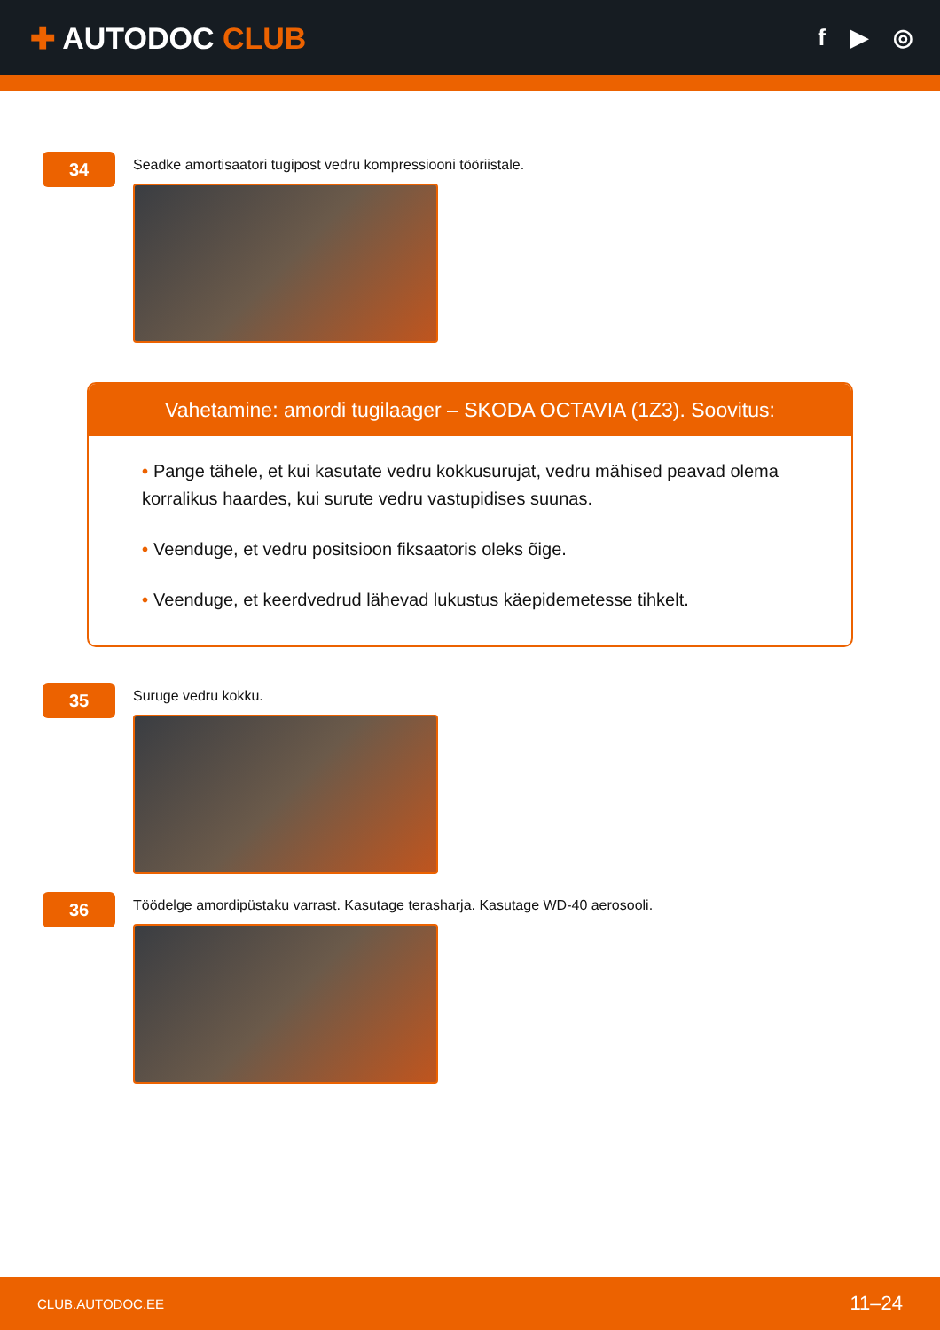✚ AUTODOC CLUB
f ▶ ◎
34
Seadke amortisaatori tugipost vedru kompressiooni tööriistale.
Vahetamine: amordi tugilaager – SKODA OCTAVIA (1Z3). Soovitus:
• Pange tähele, et kui kasutate vedru kokkusurujat, vedru mähised peavad olema korralikus haardes, kui surute vedru vastupidises suunas.
• Veenduge, et vedru positsioon fiksaatoris oleks õige.
• Veenduge, et keerdvedrud lähevad lukustus käepidemetesse tihkelt.
35
Suruge vedru kokku.
36
Töödelge amordipüstaku varrast. Kasutage terasharja. Kasutage WD-40 aerosooli.
CLUB.AUTODOC.EE 11–24